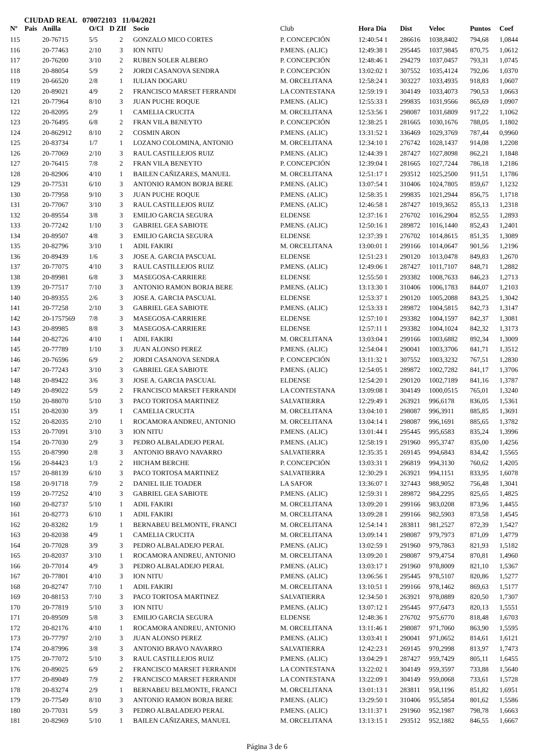CIUDAD REAL 070072103 11/04/2021
| Nº | Pais | Anilla | O/Cl | D ZIf | Socio | Club | Hora Dia | Dist | Veloc | Puntos | Coef |
| --- | --- | --- | --- | --- | --- | --- | --- | --- | --- | --- | --- |
| 115 | | 20-76715 | 5/5 | 2 | GONZALO MICO CORTES | P. CONCEPCIÓN | 12:40:54 1 | 286616 | 1038,8402 | 794,68 | 1,0844 |
| 116 | | 20-77463 | 2/10 | 3 | ION NITU | P.MENS. (ALIC) | 12:49:38 1 | 295445 | 1037,9845 | 870,75 | 1,0612 |
| 117 | | 20-76200 | 3/10 | 2 | RUBEN SOLER ALBERO | P. CONCEPCIÓN | 12:48:46 1 | 294279 | 1037,0457 | 793,31 | 1,0745 |
| 118 | | 20-88054 | 5/9 | 2 | JORDI CASANOVA SENDRA | P. CONCEPCIÓN | 13:02:02 1 | 307552 | 1035,4124 | 792,06 | 1,0370 |
| 119 | | 20-66520 | 2/8 | 1 | IULIAN DOGARU | M. ORCELITANA | 12:58:24 1 | 303227 | 1033,4935 | 918,83 | 1,0607 |
| 120 | | 20-89021 | 4/9 | 2 | FRANCISCO MARSET FERRANDI | LA CONTESTANA | 12:59:19 1 | 304149 | 1033,4073 | 790,53 | 1,0663 |
| 121 | | 20-77964 | 8/10 | 3 | JUAN PUCHE ROQUE | P.MENS. (ALIC) | 12:55:33 1 | 299835 | 1031,9566 | 865,69 | 1,0907 |
| 122 | | 20-82095 | 2/9 | 1 | CAMELIA CRUCITA | M. ORCELITANA | 12:53:56 1 | 298087 | 1031,6809 | 917,22 | 1,1062 |
| 123 | | 20-76495 | 6/8 | 2 | FRAN VILA BENEYTO | P. CONCEPCIÓN | 12:38:25 1 | 281665 | 1030,1676 | 788,05 | 1,1802 |
| 124 | | 20-862912 | 8/10 | 2 | COSMIN ARON | P.MENS. (ALIC) | 13:31:52 1 | 336469 | 1029,3769 | 787,44 | 0,9960 |
| 125 | | 20-83734 | 1/7 | 1 | LOZANO COLOMINA, ANTONIO | M. ORCELITANA | 12:34:10 1 | 276742 | 1028,1437 | 914,08 | 1,2208 |
| 126 | | 20-77069 | 2/10 | 3 | RAUL CASTILLEJOS RUIZ | P.MENS. (ALIC) | 12:44:39 1 | 287427 | 1027,8098 | 862,21 | 1,1848 |
| 127 | | 20-76415 | 7/8 | 2 | FRAN VILA BENEYTO | P. CONCEPCIÓN | 12:39:04 1 | 281665 | 1027,7244 | 786,18 | 1,2186 |
| 128 | | 20-82906 | 4/10 | 1 | BAILEN CAÑIZARES, MANUEL | M. ORCELITANA | 12:51:17 1 | 293512 | 1025,2500 | 911,51 | 1,1786 |
| 129 | | 20-77531 | 6/10 | 3 | ANTONIO RAMON BORJA BERE | P.MENS. (ALIC) | 13:07:54 1 | 310406 | 1024,7805 | 859,67 | 1,1232 |
| 130 | | 20-77958 | 9/10 | 3 | JUAN PUCHE ROQUE | P.MENS. (ALIC) | 12:58:35 1 | 299835 | 1021,2944 | 856,75 | 1,1718 |
| 131 | | 20-77067 | 3/10 | 3 | RAUL CASTILLEJOS RUIZ | P.MENS. (ALIC) | 12:46:58 1 | 287427 | 1019,3652 | 855,13 | 1,2318 |
| 132 | | 20-89554 | 3/8 | 3 | EMILIO GARCIA SEGURA | ELDENSE | 12:37:16 1 | 276702 | 1016,2904 | 852,55 | 1,2893 |
| 133 | | 20-77242 | 1/10 | 3 | GABRIEL GEA SABIOTE | P.MENS. (ALIC) | 12:50:16 1 | 289872 | 1016,1440 | 852,43 | 1,2401 |
| 134 | | 20-89507 | 4/8 | 3 | EMILIO GARCIA SEGURA | ELDENSE | 12:37:39 1 | 276702 | 1014,8615 | 851,35 | 1,3089 |
| 135 | | 20-82796 | 3/10 | 1 | ADIL FAKIRI | M. ORCELITANA | 13:00:01 1 | 299166 | 1014,0647 | 901,56 | 1,2196 |
| 136 | | 20-89439 | 1/6 | 3 | JOSE A. GARCIA PASCUAL | ELDENSE | 12:51:23 1 | 290120 | 1013,0478 | 849,83 | 1,2670 |
| 137 | | 20-77075 | 4/10 | 3 | RAUL CASTILLEJOS RUIZ | P.MENS. (ALIC) | 12:49:06 1 | 287427 | 1011,7107 | 848,71 | 1,2882 |
| 138 | | 20-89981 | 6/8 | 3 | MASEGOSA-CARRIERE | ELDENSE | 12:55:50 1 | 293382 | 1008,7633 | 846,23 | 1,2713 |
| 139 | | 20-77517 | 7/10 | 3 | ANTONIO RAMON BORJA BERE | P.MENS. (ALIC) | 13:13:30 1 | 310406 | 1006,1783 | 844,07 | 1,2103 |
| 140 | | 20-89355 | 2/6 | 3 | JOSE A. GARCIA PASCUAL | ELDENSE | 12:53:37 1 | 290120 | 1005,2088 | 843,25 | 1,3042 |
| 141 | | 20-77258 | 2/10 | 3 | GABRIEL GEA SABIOTE | P.MENS. (ALIC) | 12:53:33 1 | 289872 | 1004,5815 | 842,73 | 1,3147 |
| 142 | | 20-1757569 | 7/8 | 3 | MASEGOSA-CARRIERE | ELDENSE | 12:57:10 1 | 293382 | 1004,1597 | 842,37 | 1,3081 |
| 143 | | 20-89985 | 8/8 | 3 | MASEGOSA-CARRIERE | ELDENSE | 12:57:11 1 | 293382 | 1004,1024 | 842,32 | 1,3173 |
| 144 | | 20-82726 | 4/10 | 1 | ADIL FAKIRI | M. ORCELITANA | 13:03:04 1 | 299166 | 1003,6882 | 892,34 | 1,3009 |
| 145 | | 20-77789 | 1/10 | 3 | JUAN ALONSO PEREZ | P.MENS. (ALIC) | 12:54:04 1 | 290041 | 1003,3706 | 841,71 | 1,3512 |
| 146 | | 20-76596 | 6/9 | 2 | JORDI CASANOVA SENDRA | P. CONCEPCIÓN | 13:11:32 1 | 307552 | 1003,3232 | 767,51 | 1,2830 |
| 147 | | 20-77243 | 3/10 | 3 | GABRIEL GEA SABIOTE | P.MENS. (ALIC) | 12:54:05 1 | 289872 | 1002,7282 | 841,17 | 1,3706 |
| 148 | | 20-89422 | 3/6 | 3 | JOSE A. GARCIA PASCUAL | ELDENSE | 12:54:20 1 | 290120 | 1002,7189 | 841,16 | 1,3787 |
| 149 | | 20-89022 | 5/9 | 2 | FRANCISCO MARSET FERRANDI | LA CONTESTANA | 13:09:08 1 | 304149 | 1000,0515 | 765,01 | 1,3240 |
| 150 | | 20-88070 | 5/10 | 3 | PACO TORTOSA MARTINEZ | SALVATIERRA | 12:29:49 1 | 263921 | 996,6178 | 836,05 | 1,5361 |
| 151 | | 20-82030 | 3/9 | 1 | CAMELIA CRUCITA | M. ORCELITANA | 13:04:10 1 | 298087 | 996,3911 | 885,85 | 1,3691 |
| 152 | | 20-82035 | 2/10 | 1 | ROCAMORA ANDREU, ANTONIO | M. ORCELITANA | 13:04:14 1 | 298087 | 996,1691 | 885,65 | 1,3782 |
| 153 | | 20-77091 | 3/10 | 3 | ION NITU | P.MENS. (ALIC) | 13:01:44 1 | 295445 | 995,6583 | 835,24 | 1,3996 |
| 154 | | 20-77030 | 2/9 | 3 | PEDRO ALBALADEJO PERAL | P.MENS. (ALIC) | 12:58:19 1 | 291960 | 995,3747 | 835,00 | 1,4256 |
| 155 | | 20-87990 | 2/8 | 3 | ANTONIO BRAVO NAVARRO | SALVATIERRA | 12:35:35 1 | 269145 | 994,6843 | 834,42 | 1,5565 |
| 156 | | 20-84423 | 1/3 | 2 | HICHAM BERCHE | P. CONCEPCIÓN | 13:03:31 1 | 296819 | 994,3130 | 760,62 | 1,4205 |
| 157 | | 20-88139 | 6/10 | 3 | PACO TORTOSA MARTINEZ | SALVATIERRA | 12:30:29 1 | 263921 | 994,1151 | 833,95 | 1,6078 |
| 158 | | 20-91718 | 7/9 | 2 | DANIEL ILIE TOADER | LA SAFOR | 13:36:07 1 | 327443 | 988,9052 | 756,48 | 1,3041 |
| 159 | | 20-77252 | 4/10 | 3 | GABRIEL GEA SABIOTE | P.MENS. (ALIC) | 12:59:31 1 | 289872 | 984,2295 | 825,65 | 1,4825 |
| 160 | | 20-82737 | 5/10 | 1 | ADIL FAKIRI | M. ORCELITANA | 13:09:20 1 | 299166 | 983,0208 | 873,96 | 1,4455 |
| 161 | | 20-82773 | 6/10 | 1 | ADIL FAKIRI | M. ORCELITANA | 13:09:28 1 | 299166 | 982,5903 | 873,58 | 1,4545 |
| 162 | | 20-83282 | 1/9 | 1 | BERNABEU BELMONTE, FRANCI | M. ORCELITANA | 12:54:14 1 | 283811 | 981,2527 | 872,39 | 1,5427 |
| 163 | | 20-82038 | 4/9 | 1 | CAMELIA CRUCITA | M. ORCELITANA | 13:09:14 1 | 298087 | 979,7973 | 871,09 | 1,4779 |
| 164 | | 20-77028 | 3/9 | 3 | PEDRO ALBALADEJO PERAL | P.MENS. (ALIC) | 13:02:59 1 | 291960 | 979,7863 | 821,93 | 1,5182 |
| 165 | | 20-82037 | 3/10 | 1 | ROCAMORA ANDREU, ANTONIO | M. ORCELITANA | 13:09:20 1 | 298087 | 979,4754 | 870,81 | 1,4960 |
| 166 | | 20-77014 | 4/9 | 3 | PEDRO ALBALADEJO PERAL | P.MENS. (ALIC) | 13:03:17 1 | 291960 | 978,8009 | 821,10 | 1,5367 |
| 167 | | 20-77801 | 4/10 | 3 | ION NITU | P.MENS. (ALIC) | 13:06:56 1 | 295445 | 978,5107 | 820,86 | 1,5277 |
| 168 | | 20-82747 | 7/10 | 1 | ADIL FAKIRI | M. ORCELITANA | 13:10:51 1 | 299166 | 978,1462 | 869,63 | 1,5177 |
| 169 | | 20-88153 | 7/10 | 3 | PACO TORTOSA MARTINEZ | SALVATIERRA | 12:34:50 1 | 263921 | 978,0889 | 820,50 | 1,7307 |
| 170 | | 20-77819 | 5/10 | 3 | ION NITU | P.MENS. (ALIC) | 13:07:12 1 | 295445 | 977,6473 | 820,13 | 1,5551 |
| 171 | | 20-89509 | 5/8 | 3 | EMILIO GARCIA SEGURA | ELDENSE | 12:48:36 1 | 276702 | 975,6770 | 818,48 | 1,6703 |
| 172 | | 20-82176 | 4/10 | 1 | ROCAMORA ANDREU, ANTONIO | M. ORCELITANA | 13:11:46 1 | 298087 | 971,7060 | 863,90 | 1,5595 |
| 173 | | 20-77797 | 2/10 | 3 | JUAN ALONSO PEREZ | P.MENS. (ALIC) | 13:03:41 1 | 290041 | 971,0652 | 814,61 | 1,6121 |
| 174 | | 20-87996 | 3/8 | 3 | ANTONIO BRAVO NAVARRO | SALVATIERRA | 12:42:23 1 | 269145 | 970,2998 | 813,97 | 1,7473 |
| 175 | | 20-77072 | 5/10 | 3 | RAUL CASTILLEJOS RUIZ | P.MENS. (ALIC) | 13:04:29 1 | 287427 | 959,7429 | 805,11 | 1,6455 |
| 176 | | 20-89025 | 6/9 | 2 | FRANCISCO MARSET FERRANDI | LA CONTESTANA | 13:22:02 1 | 304149 | 959,3597 | 733,88 | 1,5640 |
| 177 | | 20-89049 | 7/9 | 2 | FRANCISCO MARSET FERRANDI | LA CONTESTANA | 13:22:09 1 | 304149 | 959,0068 | 733,61 | 1,5728 |
| 178 | | 20-83274 | 2/9 | 1 | BERNABEU BELMONTE, FRANCI | M. ORCELITANA | 13:01:13 1 | 283811 | 958,1196 | 851,82 | 1,6951 |
| 179 | | 20-77549 | 8/10 | 3 | ANTONIO RAMON BORJA BERE | P.MENS. (ALIC) | 13:29:50 1 | 310406 | 955,5854 | 801,62 | 1,5586 |
| 180 | | 20-77031 | 5/9 | 3 | PEDRO ALBALADEJO PERAL | P.MENS. (ALIC) | 13:11:37 1 | 291960 | 952,1987 | 798,78 | 1,6663 |
| 181 | | 20-82969 | 5/10 | 1 | BAILEN CAÑIZARES, MANUEL | M. ORCELITANA | 13:13:15 1 | 293512 | 952,1882 | 846,55 | 1,6667 |
Página 3 de 6